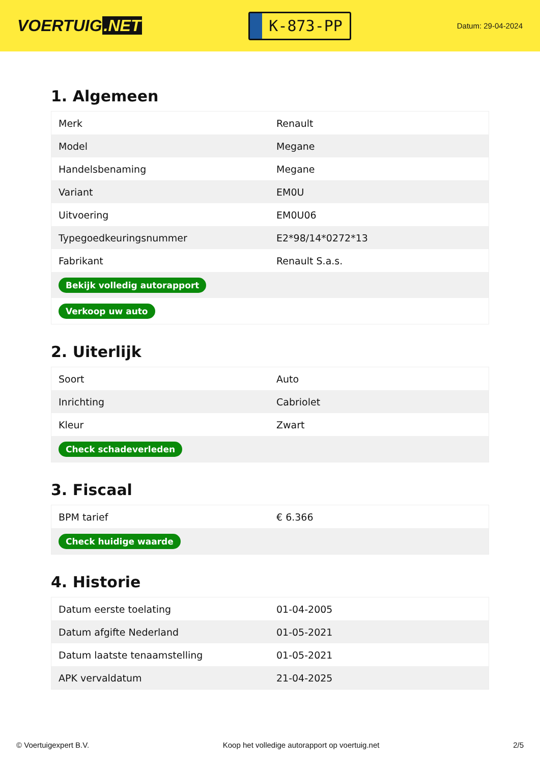VOERTUIG.NET
K-873-PP
Datum: 29-04-2024
1. Algemeen
| Merk | Renault |
| Model | Megane |
| Handelsbenaming | Megane |
| Variant | EM0U |
| Uitvoering | EM0U06 |
| Typegoedkeuringsnummer | E2*98/14*0272*13 |
| Fabrikant | Renault S.a.s. |
| Bekijk volledig autorapport | |
| Verkoop uw auto | |
2. Uiterlijk
| Soort | Auto |
| Inrichting | Cabriolet |
| Kleur | Zwart |
| Check schadeverleden | |
3. Fiscaal
| BPM tarief | € 6.366 |
| Check huidige waarde | |
4. Historie
| Datum eerste toelating | 01-04-2005 |
| Datum afgifte Nederland | 01-05-2021 |
| Datum laatste tenaamstelling | 01-05-2021 |
| APK vervaldatum | 21-04-2025 |
© Voertuigexpert B.V. Koop het volledige autorapport op voertuig.net 2/5